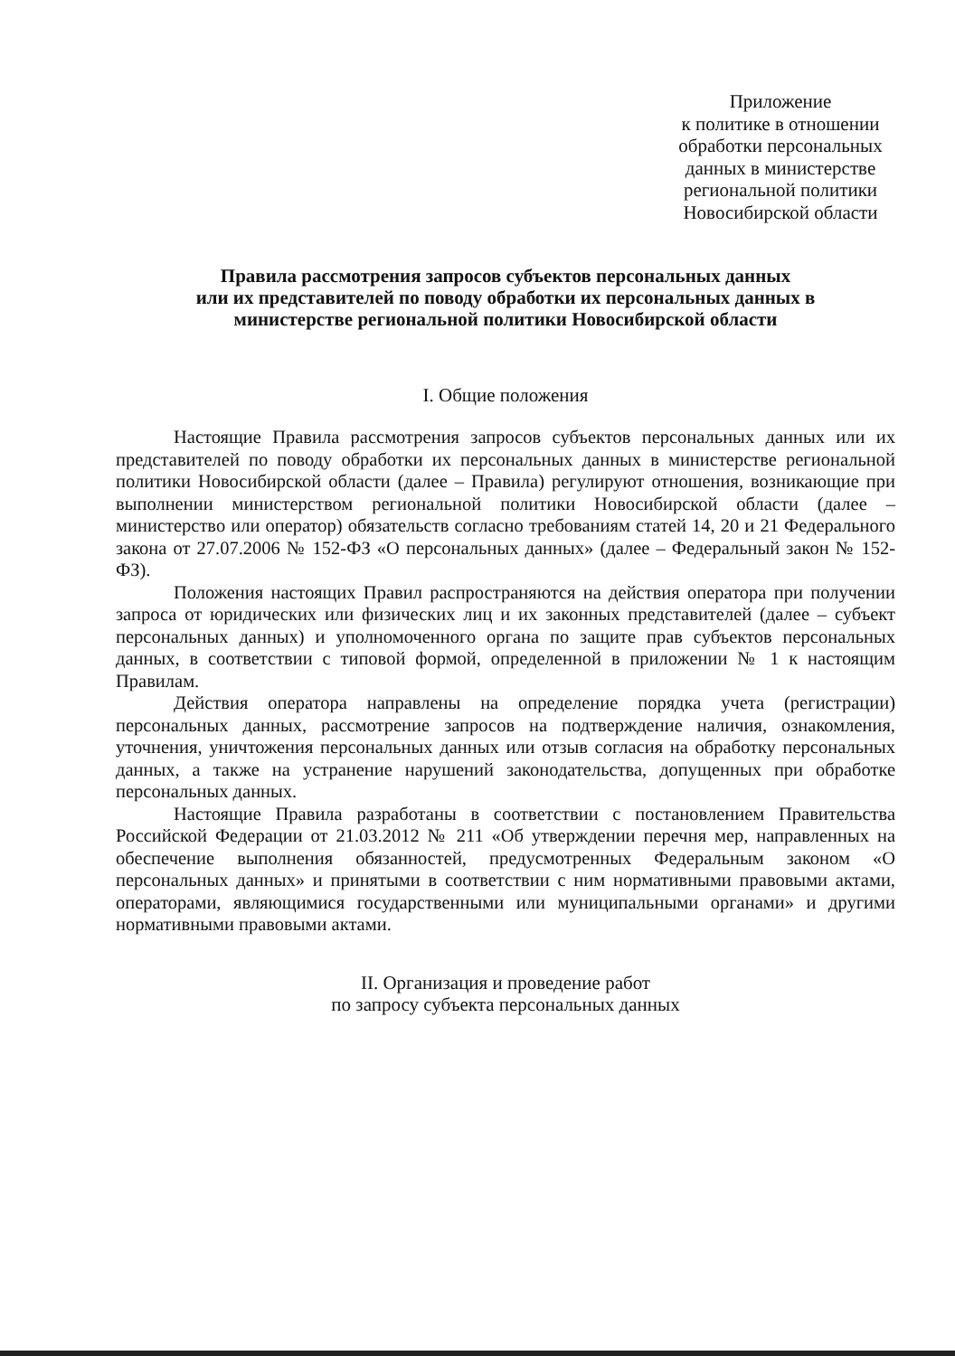Приложение
к политике в отношении
обработки персональных
данных в министерстве
региональной политики
Новосибирской области
Правила рассмотрения запросов субъектов персональных данных
или их представителей по поводу обработки их персональных данных в
министерстве региональной политики Новосибирской области
I. Общие положения
Настоящие Правила рассмотрения запросов субъектов персональных данных или их представителей по поводу обработки их персональных данных в министерстве региональной политики Новосибирской области (далее – Правила) регулируют отношения, возникающие при выполнении министерством региональной политики Новосибирской области (далее – министерство или оператор) обязательств согласно требованиям статей 14, 20 и 21 Федерального закона от 27.07.2006 № 152-ФЗ «О персональных данных» (далее – Федеральный закон № 152-ФЗ).
Положения настоящих Правил распространяются на действия оператора при получении запроса от юридических или физических лиц и их законных представителей (далее – субъект персональных данных) и уполномоченного органа по защите прав субъектов персональных данных, в соответствии с типовой формой, определенной в приложении № 1 к настоящим Правилам.
Действия оператора направлены на определение порядка учета (регистрации) персональных данных, рассмотрение запросов на подтверждение наличия, ознакомления, уточнения, уничтожения персональных данных или отзыв согласия на обработку персональных данных, а также на устранение нарушений законодательства, допущенных при обработке персональных данных.
Настоящие Правила разработаны в соответствии с постановлением Правительства Российской Федерации от 21.03.2012 № 211 «Об утверждении перечня мер, направленных на обеспечение выполнения обязанностей, предусмотренных Федеральным законом «О персональных данных» и принятыми в соответствии с ним нормативными правовыми актами, операторами, являющимися государственными или муниципальными органами» и другими нормативными правовыми актами.
II. Организация и проведение работ
по запросу субъекта персональных данных